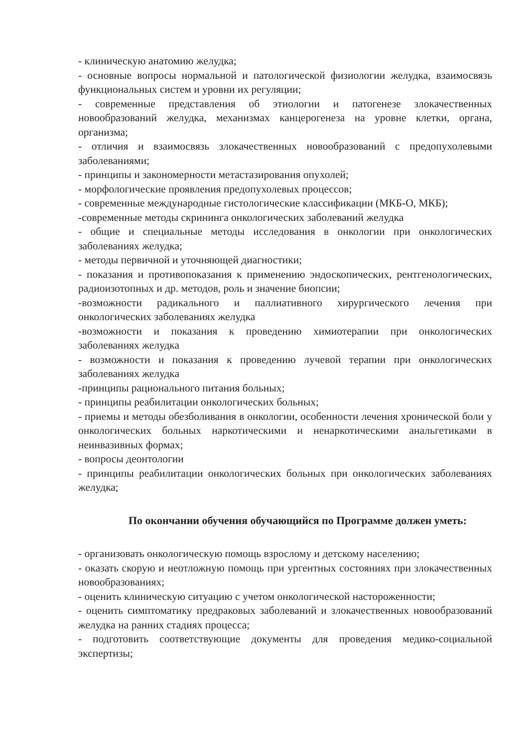- клиническую анатомию желудка;
- основные вопросы нормальной и патологической физиологии желудка, взаимосвязь функциональных систем и уровни их регуляции;
- современные представления об этиологии и патогенезе злокачественных новообразований желудка, механизмах канцерогенеза на уровне клетки, органа, организма;
- отличия и взаимосвязь злокачественных новообразований с предопухолевыми заболеваниями;
- принципы и закономерности метастазирования опухолей;
- морфологические проявления предопухолевых процессов;
- современные международные гистологические классификации (МКБ-О, МКБ);
-современные методы скрининга онкологических заболеваний желудка
- общие и специальные методы исследования в онкологии при онкологических заболеваниях желудка;
- методы первичной и уточняющей диагностики;
- показания и противопоказания к применению эндоскопических, рентгенологических, радиоизотопных и др. методов, роль и значение биопсии;
-возможности радикального и паллиативного хирургического лечения при онкологических заболеваниях желудка
-возможности и показания к проведению химиотерапии при онкологических заболеваниях желудка
- возможности и показания к проведению лучевой терапии при онкологических заболеваниях желудка
-принципы рационального питания больных;
- принципы реабилитации онкологических больных;
- приемы и методы обезболивания в онкологии, особенности лечения хронической боли у онкологических больных наркотическими и ненаркотическими анальгетиками в неинвазивных формах;
- вопросы деонтологии
- принципы реабилитации онкологических больных при онкологических заболеваниях желудка;
По окончании обучения обучающийся по Программе должен уметь:
- организовать онкологическую помощь взрослому и детскому населению;
- оказать скорую и неотложную помощь при ургентных состояниях при злокачественных новообразованиях;
- оценить клиническую ситуацию с учетом онкологической настороженности;
- оценить симптоматику предраковых заболеваний и злокачественных новообразований желудка на ранних стадиях процесса;
- подготовить соответствующие документы для проведения медико-социальной экспертизы;